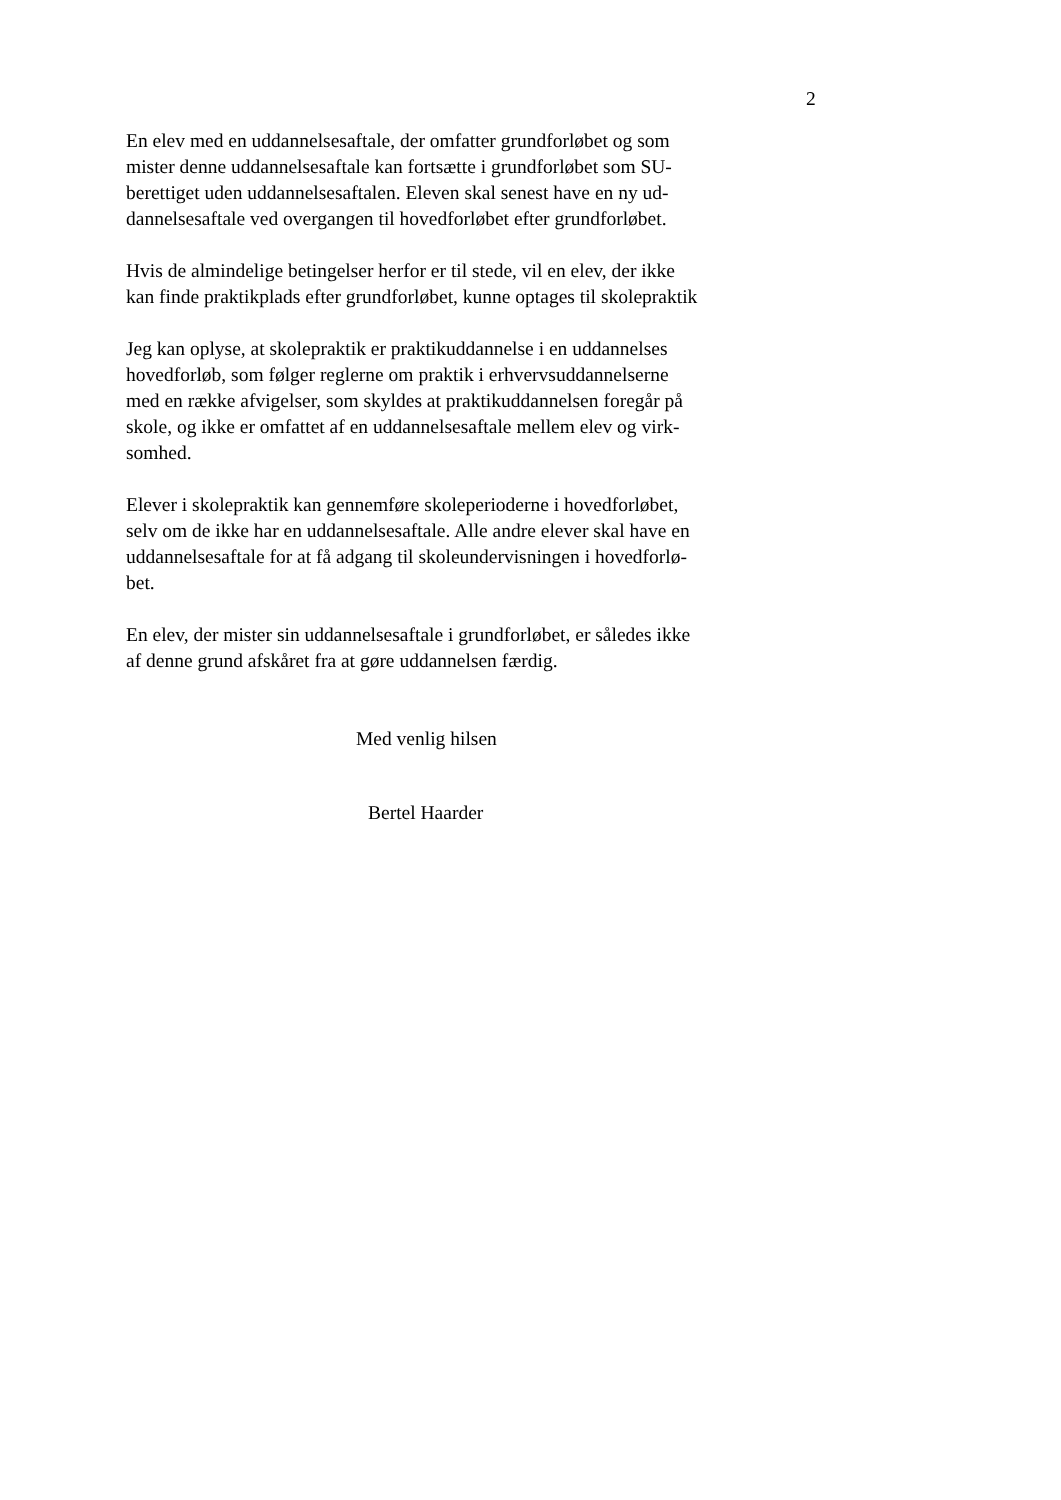2
En elev med en uddannelsesaftale, der omfatter grundforløbet og som
mister denne uddannelsesaftale kan fortsætte i grundforløbet som SU-
berettiget uden uddannelsesaftalen. Eleven skal senest have en ny ud-
dannelsesaftale ved overgangen til hovedforløbet efter grundforløbet.
Hvis de almindelige betingelser herfor er til stede, vil en elev, der ikke
kan finde praktikplads efter grundforløbet, kunne optages til skolepraktik
Jeg kan oplyse, at skolepraktik er praktikuddannelse i en uddannelses
hovedforløb, som følger reglerne om praktik i erhvervsuddannelserne
med en række afvigelser, som skyldes at praktikuddannelsen foregår på
skole, og ikke er omfattet af en uddannelsesaftale mellem elev og virk-
somhed.
Elever i skolepraktik kan gennemføre skoleperioderne i hovedforløbet,
selv om de ikke har en uddannelsesaftale. Alle andre elever skal have en
uddannelsesaftale for at få adgang til skoleundervisningen i hovedforlø-
bet.
En elev, der mister sin uddannelsesaftale i grundforløbet, er således ikke
af denne grund afskåret fra at gøre uddannelsen færdig.
Med venlig hilsen
Bertel Haarder